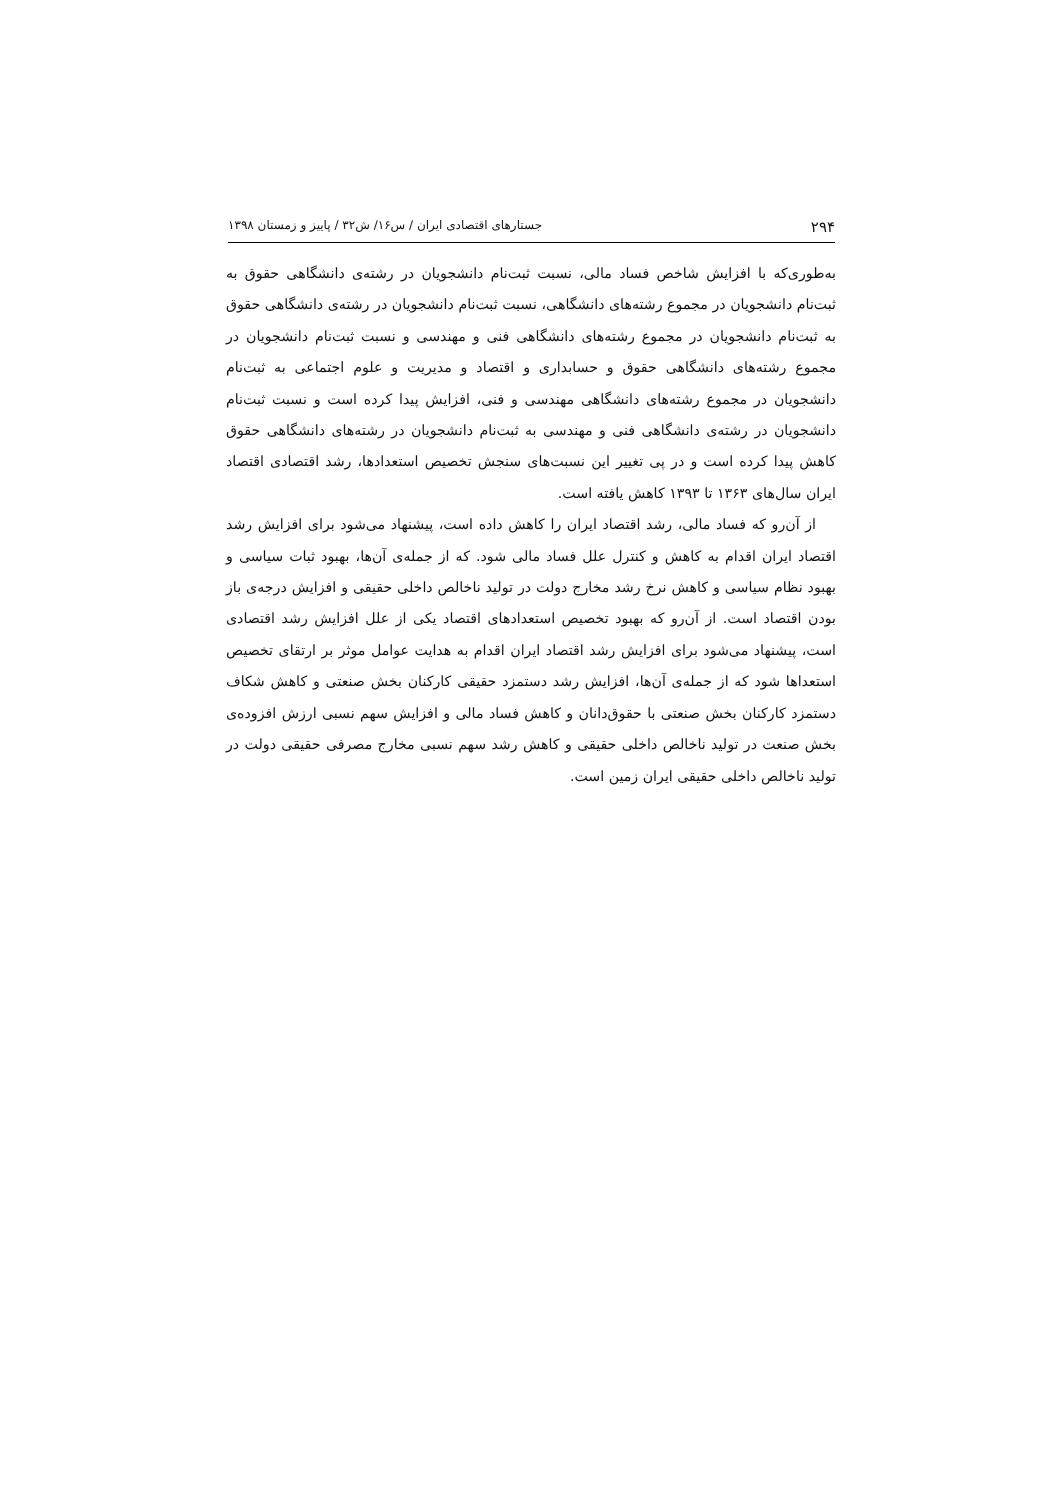۲۹۴ جستارهای اقتصادی ایران / س۱۶/ ش۳۲ / پاییز و زمستان ۱۳۹۸
به‌طوری‌که با افزایش شاخص فساد مالی، نسبت ثبت‌نام دانشجویان در رشته‌ی دانشگاهی حقوق به ثبت‌نام دانشجویان در مجموع رشته‌های دانشگاهی، نسبت ثبت‌نام دانشجویان در رشته‌ی دانشگاهی حقوق به ثبت‌نام دانشجویان در مجموع رشته‌های دانشگاهی فنی و مهندسی و نسبت ثبت‌نام دانشجویان در مجموع رشته‌های دانشگاهی حقوق و حسابداری و اقتصاد و مدیریت و علوم اجتماعی به ثبت‌نام دانشجویان در مجموع رشته‌های دانشگاهی مهندسی و فنی، افزایش پیدا کرده است و نسبت ثبت‌نام دانشجویان در رشته‌ی دانشگاهی فنی و مهندسی به ثبت‌نام دانشجویان در رشته‌های دانشگاهی حقوق کاهش پیدا کرده است و در پی تغییر این نسبت‌های سنجش تخصیص استعدادها، رشد اقتصادی اقتصاد ایران سال‌های ۱۳۶۳ تا ۱۳۹۳ کاهش یافته است.
از آن‌رو که فساد مالی، رشد اقتصاد ایران را کاهش داده است، پیشنهاد می‌شود برای افزایش رشد اقتصاد ایران اقدام به کاهش و کنترل علل فساد مالی شود. که از جمله‌ی آن‌ها، بهبود ثبات سیاسی و بهبود نظام سیاسی و کاهش نرخ رشد مخارج دولت در تولید ناخالص داخلی حقیقی و افزایش درجه‌ی باز بودن اقتصاد است. از آن‌رو که بهبود تخصیص استعدادهای اقتصاد یکی از علل افزایش رشد اقتصادی است، پیشنهاد می‌شود برای افزایش رشد اقتصاد ایران اقدام به هدایت عوامل موثر بر ارتقای تخصیص استعداها شود که از جمله‌ی آن‌ها، افزایش رشد دستمزد حقیقی کارکنان بخش صنعتی و کاهش شکاف دستمزد کارکنان بخش صنعتی با حقوق‌دانان و کاهش فساد مالی و افزایش سهم نسبی ارزش افزوده‌ی بخش صنعت در تولید ناخالص داخلی حقیقی و کاهش رشد سهم نسبی مخارج مصرفی حقیقی دولت در تولید ناخالص داخلی حقیقی ایران زمین است.